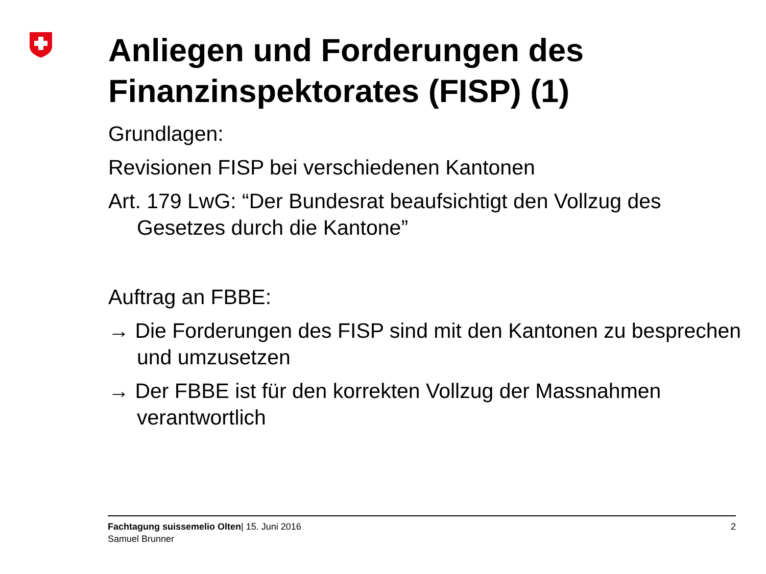Anliegen und Forderungen des Finanzinspektorates (FISP) (1)
Grundlagen:
Revisionen FISP bei verschiedenen Kantonen
Art. 179 LwG: “Der Bundesrat beaufsichtigt den Vollzug des Gesetzes durch die Kantone”
Auftrag an FBBE:
→ Die Forderungen des FISP sind mit den Kantonen zu besprechen und umzusetzen
→ Der FBBE ist für den korrekten Vollzug der Massnahmen verantwortlich
Fachtagung suissemelio Olten| 15. Juni 2016
Samuel Brunner
2